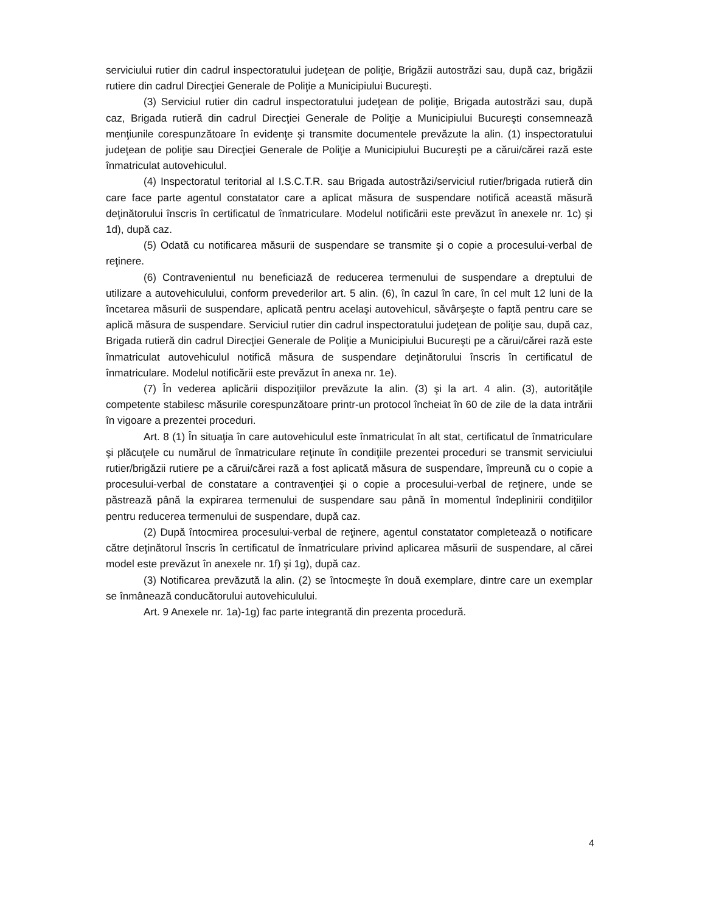serviciului rutier din cadrul inspectoratului judeţean de poliţie, Brigăzii autostrăzi sau, după caz, brigăzii rutiere din cadrul Direcţiei Generale de Poliţie a Municipiului Bucureşti.
(3) Serviciul rutier din cadrul inspectoratului judeţean de poliţie, Brigada autostrăzi sau, după caz, Brigada rutieră din cadrul Direcţiei Generale de Poliţie a Municipiului Bucureşti consemnează menţiunile corespunzătoare în evidenţe şi transmite documentele prevăzute la alin. (1) inspectoratului judeţean de poliţie sau Direcţiei Generale de Poliţie a Municipiului Bucureşti pe a cărui/cărei rază este înmatriculat autovehiculul.
(4) Inspectoratul teritorial al I.S.C.T.R. sau Brigada autostrăzi/serviciul rutier/brigada rutieră din care face parte agentul constatator care a aplicat măsura de suspendare notifică această măsură deţinătorului înscris în certificatul de înmatriculare. Modelul notificării este prevăzut în anexele nr. 1c) şi 1d), după caz.
(5) Odată cu notificarea măsurii de suspendare se transmite şi o copie a procesului-verbal de reţinere.
(6) Contravenientul nu beneficiază de reducerea termenului de suspendare a dreptului de utilizare a autovehiculului, conform prevederilor art. 5 alin. (6), în cazul în care, în cel mult 12 luni de la încetarea măsurii de suspendare, aplicată pentru acelaşi autovehicul, săvârşeşte o faptă pentru care se aplică măsura de suspendare. Serviciul rutier din cadrul inspectoratului judeţean de poliţie sau, după caz, Brigada rutieră din cadrul Direcţiei Generale de Poliţie a Municipiului Bucureşti pe a cărui/cărei rază este înmatriculat autovehiculul notifică măsura de suspendare deţinătorului înscris în certificatul de înmatriculare. Modelul notificării este prevăzut în anexa nr. 1e).
(7) În vederea aplicării dispoziţiilor prevăzute la alin. (3) şi la art. 4 alin. (3), autorităţile competente stabilesc măsurile corespunzătoare printr-un protocol încheiat în 60 de zile de la data intrării în vigoare a prezentei proceduri.
Art. 8 (1) În situaţia în care autovehiculul este înmatriculat în alt stat, certificatul de înmatriculare şi plăcuţele cu numărul de înmatriculare reţinute în condiţiile prezentei proceduri se transmit serviciului rutier/brigăzii rutiere pe a cărui/cărei rază a fost aplicată măsura de suspendare, împreună cu o copie a procesului-verbal de constatare a contravenţiei şi o copie a procesului-verbal de reţinere, unde se păstrează până la expirarea termenului de suspendare sau până în momentul îndeplinirii condiţiilor pentru reducerea termenului de suspendare, după caz.
(2) După întocmirea procesului-verbal de reţinere, agentul constatator completează o notificare către deţinătorul înscris în certificatul de înmatriculare privind aplicarea măsurii de suspendare, al cărei model este prevăzut în anexele nr. 1f) şi 1g), după caz.
(3) Notificarea prevăzută la alin. (2) se întocmeşte în două exemplare, dintre care un exemplar se înmânează conducătorului autovehiculului.
Art. 9 Anexele nr. 1a)-1g) fac parte integrantă din prezenta procedură.
4